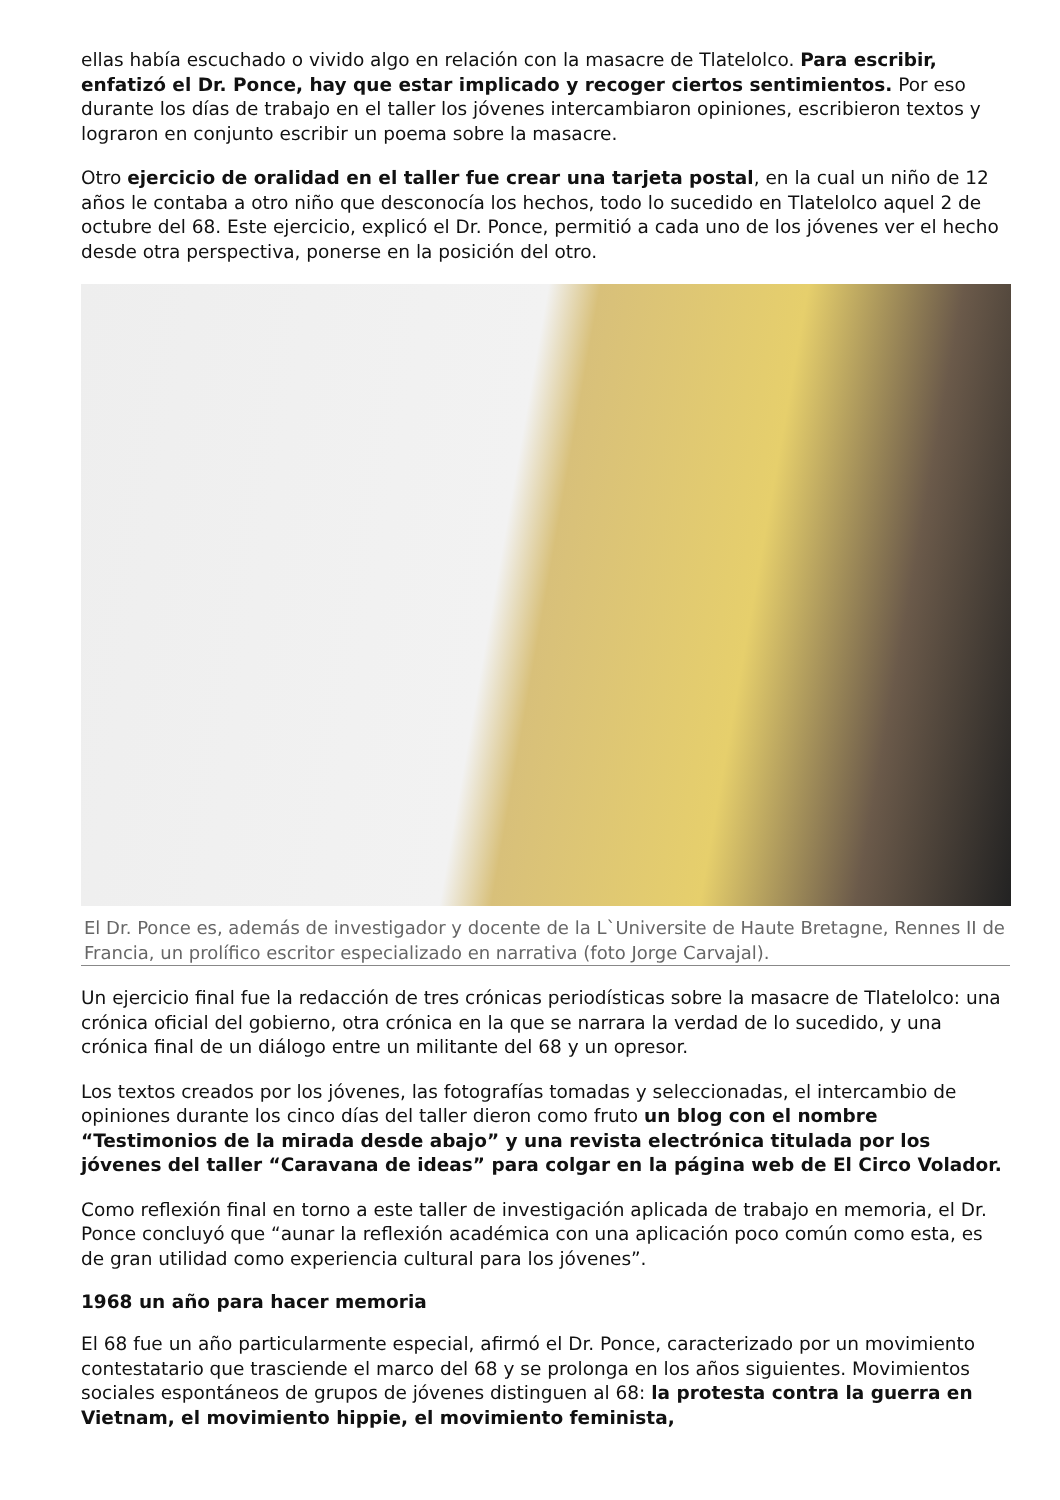ellas había escuchado o vivido algo en relación con la masacre de Tlatelolco. Para escribir, enfatizó el Dr. Ponce, hay que estar implicado y recoger ciertos sentimientos. Por eso durante los días de trabajo en el taller los jóvenes intercambiaron opiniones, escribieron textos y lograron en conjunto escribir un poema sobre la masacre.
Otro ejercicio de oralidad en el taller fue crear una tarjeta postal, en la cual un niño de 12 años le contaba a otro niño que desconocía los hechos, todo lo sucedido en Tlatelolco aquel 2 de octubre del 68. Este ejercicio, explicó el Dr. Ponce, permitió a cada uno de los jóvenes ver el hecho desde otra perspectiva, ponerse en la posición del otro.
El Dr. Ponce es, además de investigador y docente de la L`Universite de Haute Bretagne, Rennes II de Francia, un prolífico escritor especializado en narrativa (foto Jorge Carvajal).
Un ejercicio final fue la redacción de tres crónicas periodísticas sobre la masacre de Tlatelolco: una crónica oficial del gobierno, otra crónica en la que se narrara la verdad de lo sucedido, y una crónica final de un diálogo entre un militante del 68 y un opresor.
Los textos creados por los jóvenes, las fotografías tomadas y seleccionadas, el intercambio de opiniones durante los cinco días del taller dieron como fruto un blog con el nombre “Testimonios de la mirada desde abajo” y una revista electrónica titulada por los jóvenes del taller “Caravana de ideas” para colgar en la página web de El Circo Volador.
Como reflexión final en torno a este taller de investigación aplicada de trabajo en memoria, el Dr. Ponce concluyó que “aunar la reflexión académica con una aplicación poco común como esta, es de gran utilidad como experiencia cultural para los jóvenes”.
1968 un año para hacer memoria
El 68 fue un año particularmente especial, afirmó el Dr. Ponce, caracterizado por un movimiento contestatario que trasciende el marco del 68 y se prolonga en los años siguientes. Movimientos sociales espontáneos de grupos de jóvenes distinguen al 68: la protesta contra la guerra en Vietnam, el movimiento hippie, el movimiento feminista,